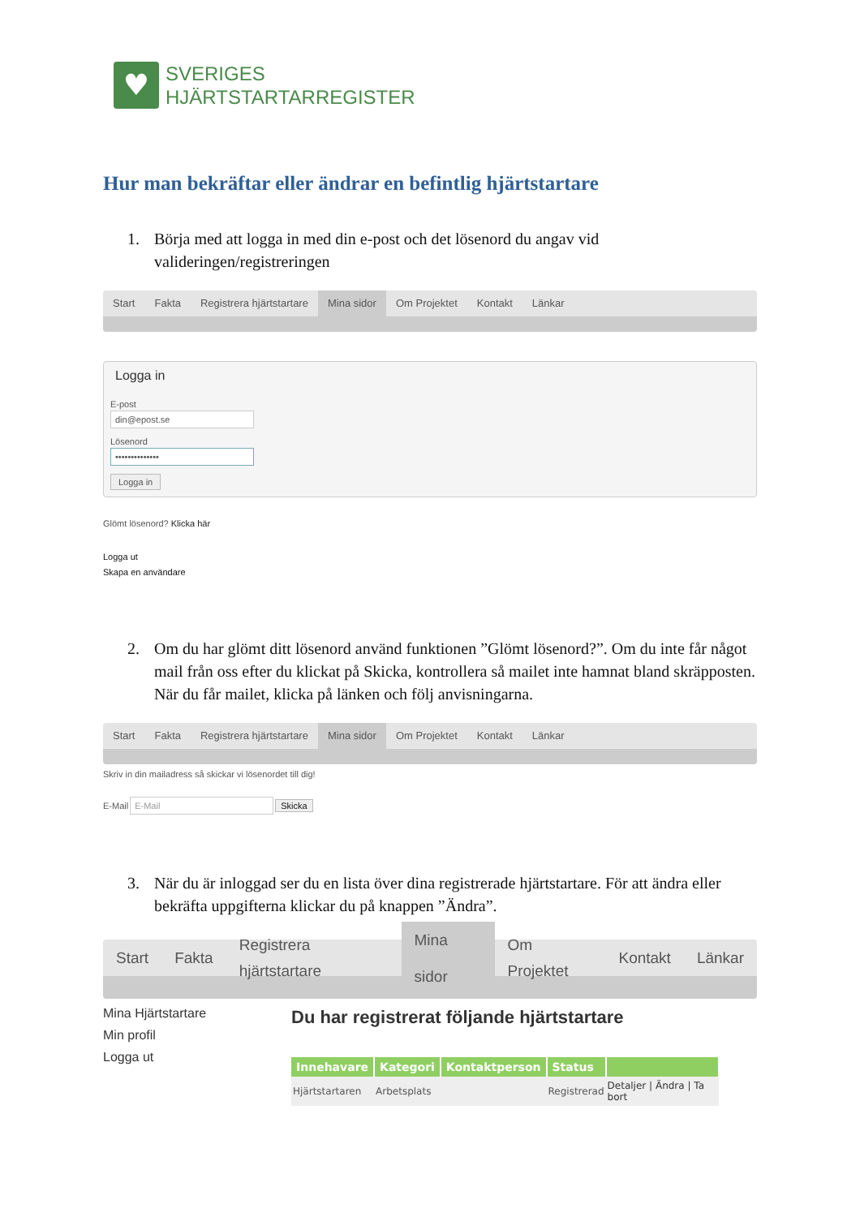♥
SVERIGES
HJÄRTSTARTARREGISTER
Hur man bekräftar eller ändrar en befintlig hjärtstartare
1. Börja med att logga in med din e-post och det lösenord du angav vid valideringen/registreringen
Start Fakta Registrera hjärtstartare Mina sidor Om Projektet Kontakt Länkar
Logga in
E-post
din@epost.se
Lösenord
••••••••••••••
Logga in
Glömt lösenord? Klicka här
Logga ut
Skapa en användare
2. Om du har glömt ditt lösenord använd funktionen ”Glömt lösenord?”. Om du inte får något mail från oss efter du klickat på Skicka, kontrollera så mailet inte hamnat bland skräpposten. När du får mailet, klicka på länken och följ anvisningarna.
Start Fakta Registrera hjärtstartare Mina sidor Om Projektet Kontakt Länkar
Skriv in din mailadress så skickar vi lösenordet till dig!
E-Mail E-Mail Skicka
3. När du är inloggad ser du en lista över dina registrerade hjärtstartare. För att ändra eller bekräfta uppgifterna klickar du på knappen ”Ändra”.
Start Fakta Registrera hjärtstartare Mina sidor Om Projektet Kontakt Länkar
Mina Hjärtstartare
Min profil
Logga ut
Du har registrerat följande hjärtstartare
| Innehavare | Kategori | Kontaktperson | Status | |
| --- | --- | --- | --- | --- |
| Hjärtstartaren | Arbetsplats | | Registrerad | Detaljer / Ändra / Ta bort |